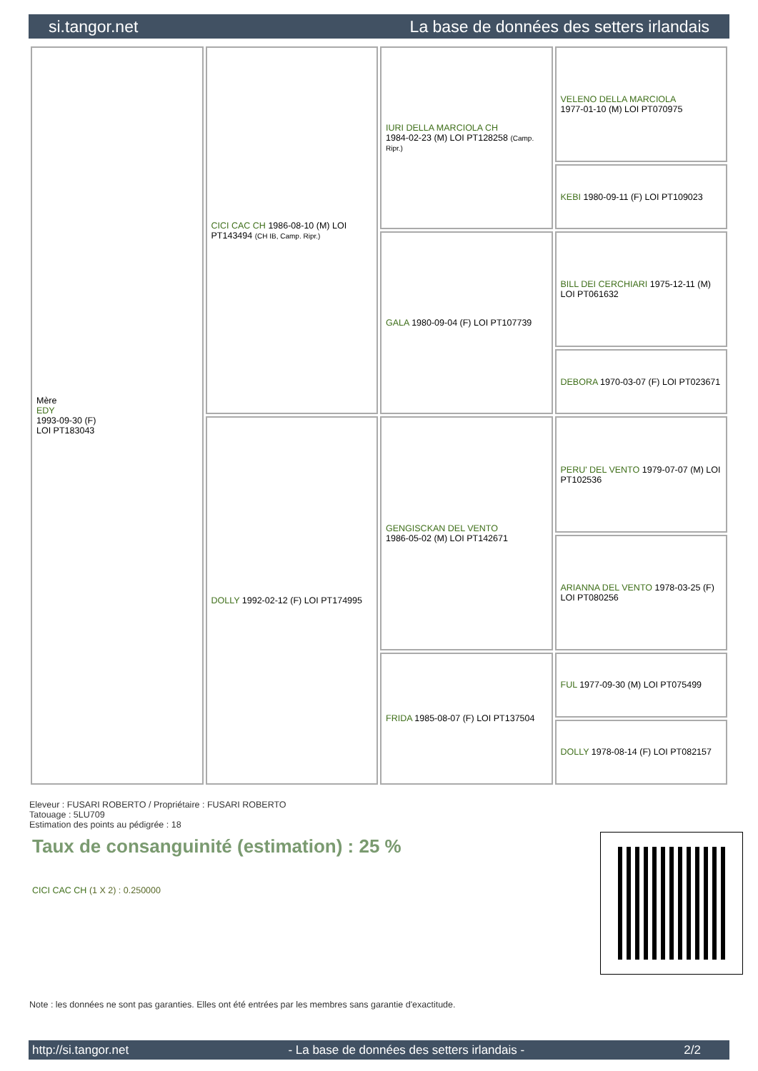si.tangor.net La base de données des setters irlandais
| Mère EDY 1993-09-30 (F) LOI PT183043 | CICI CAC CH 1986-08-10 (M) LOI PT143494 (CH IB, Camp. Ripr.) | IURI DELLA MARCIOLA CH 1984-02-23 (M) LOI PT128258 (Camp. Ripr.) | VELENO DELLA MARCIOLA 1977-01-10 (M) LOI PT070975 |
| | | | KEBI 1980-09-11 (F) LOI PT109023 |
| | | GALA 1980-09-04 (F) LOI PT107739 | BILL DEI CERCHIARI 1975-12-11 (M) LOI PT061632 |
| | | | DEBORA 1970-03-07 (F) LOI PT023671 |
| | DOLLY 1992-02-12 (F) LOI PT174995 | GENGISCKAN DEL VENTO 1986-05-02 (M) LOI PT142671 | PERU' DEL VENTO 1979-07-07 (M) LOI PT102536 |
| | | | ARIANNA DEL VENTO 1978-03-25 (F) LOI PT080256 |
| | | FRIDA 1985-08-07 (F) LOI PT137504 | FUL 1977-09-30 (M) LOI PT075499 |
| | | | DOLLY 1978-08-14 (F) LOI PT082157 |
Eleveur : FUSARI ROBERTO / Propriétaire : FUSARI ROBERTO
Tatouage : 5LU709
Estimation des points au pédigrée : 18
Taux de consanguinité (estimation) : 25 %
CICI CAC CH (1 X 2) : 0.250000
Note : les données ne sont pas garanties. Elles ont été entrées par les membres sans garantie d'exactitude.
http://si.tangor.net - La base de données des setters irlandais - 2/2